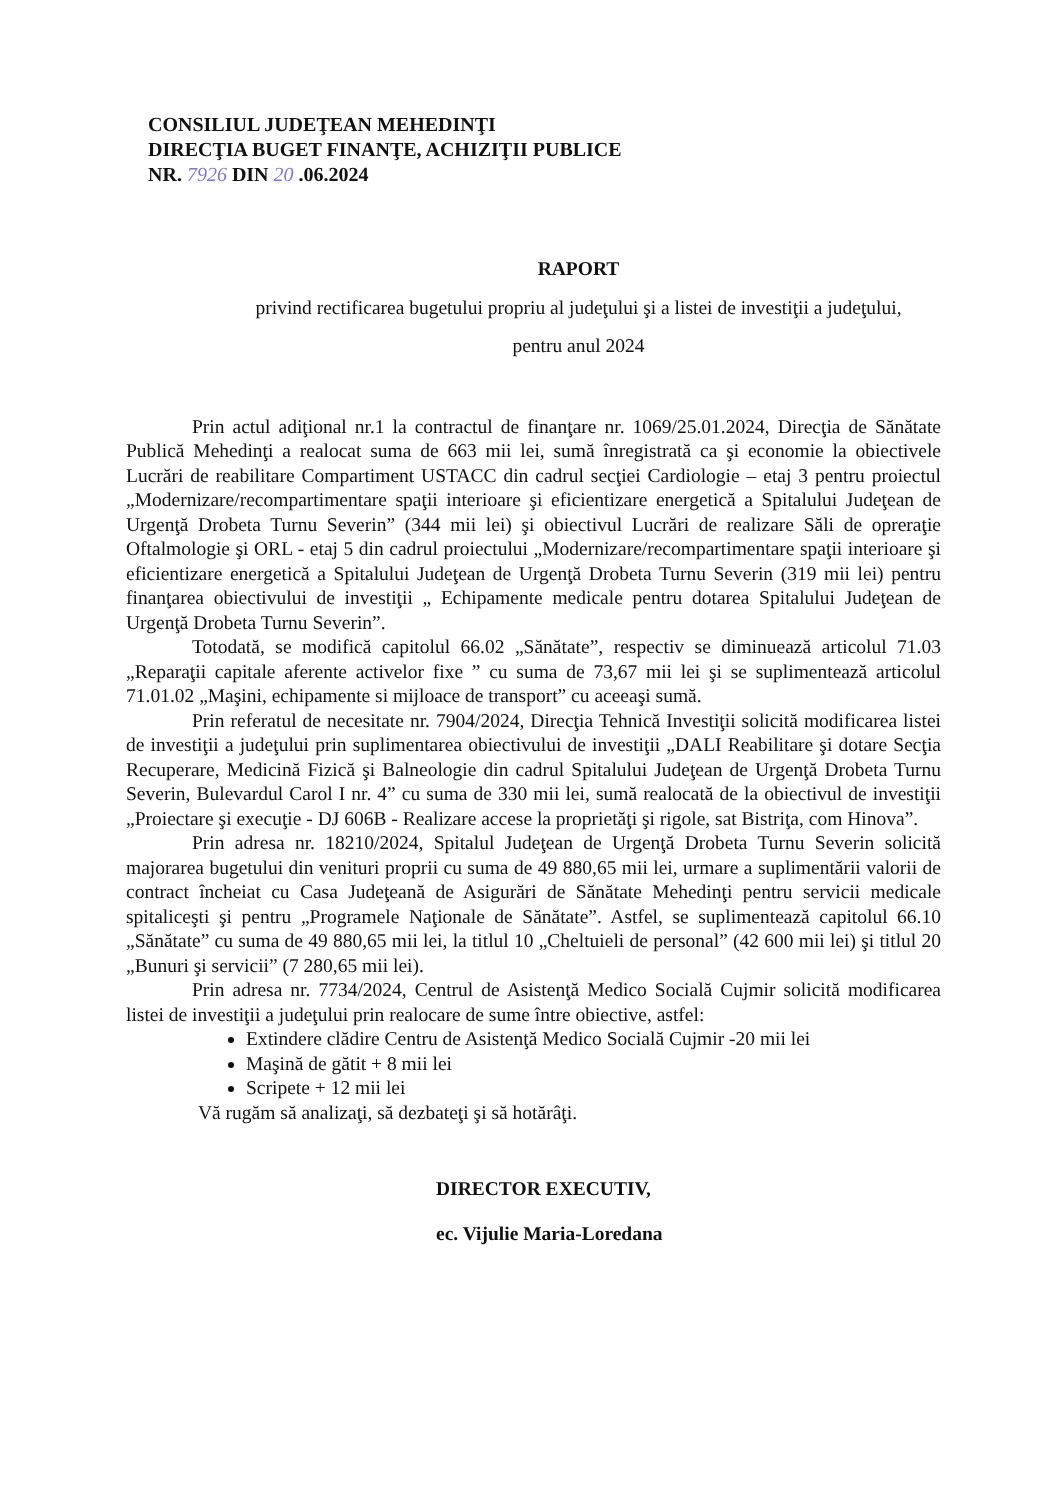CONSILIUL JUDEŢEAN MEHEDINŢI
DIRECŢIA BUGET FINANŢE, ACHIZIŢII PUBLICE
NR. 7926 DIN 20 .06.2024
RAPORT
privind rectificarea bugetului propriu al judeţului şi a listei de investiţii a judeţului,
pentru anul 2024
Prin actul adiţional nr.1 la contractul de finanţare nr. 1069/25.01.2024, Direcţia de Sănătate Publică Mehedinţi a realocat suma de 663 mii lei, sumă înregistrată ca şi economie la obiectivele Lucrări de reabilitare Compartiment USTACC din cadrul secţiei Cardiologie – etaj 3 pentru proiectul „Modernizare/recompartimentare spaţii interioare şi eficientizare energetică a Spitalului Judeţean de Urgenţă Drobeta Turnu Severin” (344 mii lei) şi obiectivul Lucrări de realizare Săli de opreraţie Oftalmologie şi ORL - etaj 5 din cadrul proiectului „Modernizare/recompartimentare spaţii interioare şi eficientizare energetică a Spitalului Judeţean de Urgenţă Drobeta Turnu Severin (319 mii lei) pentru finanţarea obiectivului de investiţii „ Echipamente medicale pentru dotarea Spitalului Judeţean de Urgenţă Drobeta Turnu Severin”.
Totodată, se modifică capitolul 66.02 „Sănătate”, respectiv se diminuează articolul 71.03 „Reparaţii capitale aferente activelor fixe ” cu suma de 73,67 mii lei şi se suplimentează articolul 71.01.02 „Maşini, echipamente si mijloace de transport” cu aceeaşi sumă.
Prin referatul de necesitate nr. 7904/2024, Direcţia Tehnică Investiţii solicită modificarea listei de investiţii a judeţului prin suplimentarea obiectivului de investiţii „DALI Reabilitare şi dotare Secţia Recuperare, Medicină Fizică şi Balneologie din cadrul Spitalului Judeţean de Urgenţă Drobeta Turnu Severin, Bulevardul Carol I nr. 4” cu suma de 330 mii lei, sumă realocată de la obiectivul de investiţii „Proiectare şi execuţie - DJ 606B - Realizare accese la proprietăţi şi rigole, sat Bistriţa, com Hinova”.
Prin adresa nr. 18210/2024, Spitalul Judeţean de Urgenţă Drobeta Turnu Severin solicită majorarea bugetului din venituri proprii cu suma de 49 880,65 mii lei, urmare a suplimentării valorii de contract încheiat cu Casa Judeţeană de Asigurări de Sănătate Mehedinţi pentru servicii medicale spitaliceşti şi pentru „Programele Naţionale de Sănătate”. Astfel, se suplimentează capitolul 66.10 „Sănătate” cu suma de 49 880,65 mii lei, la titlul 10 „Cheltuieli de personal” (42 600 mii lei) şi titlul 20 „Bunuri şi servicii” (7 280,65 mii lei).
Prin adresa nr. 7734/2024, Centrul de Asistenţă Medico Socială Cujmir solicită modificarea listei de investiţii a judeţului prin realocare de sume între obiective, astfel:
Extindere clădire Centru de Asistenţă Medico Socială Cujmir -20 mii lei
Maşină de gătit + 8 mii lei
Scripete + 12 mii lei
Vă rugăm să analizaţi, să dezbateţi şi să hotărâţi.
DIRECTOR EXECUTIV,
ec. Vijulie Maria-Loredana